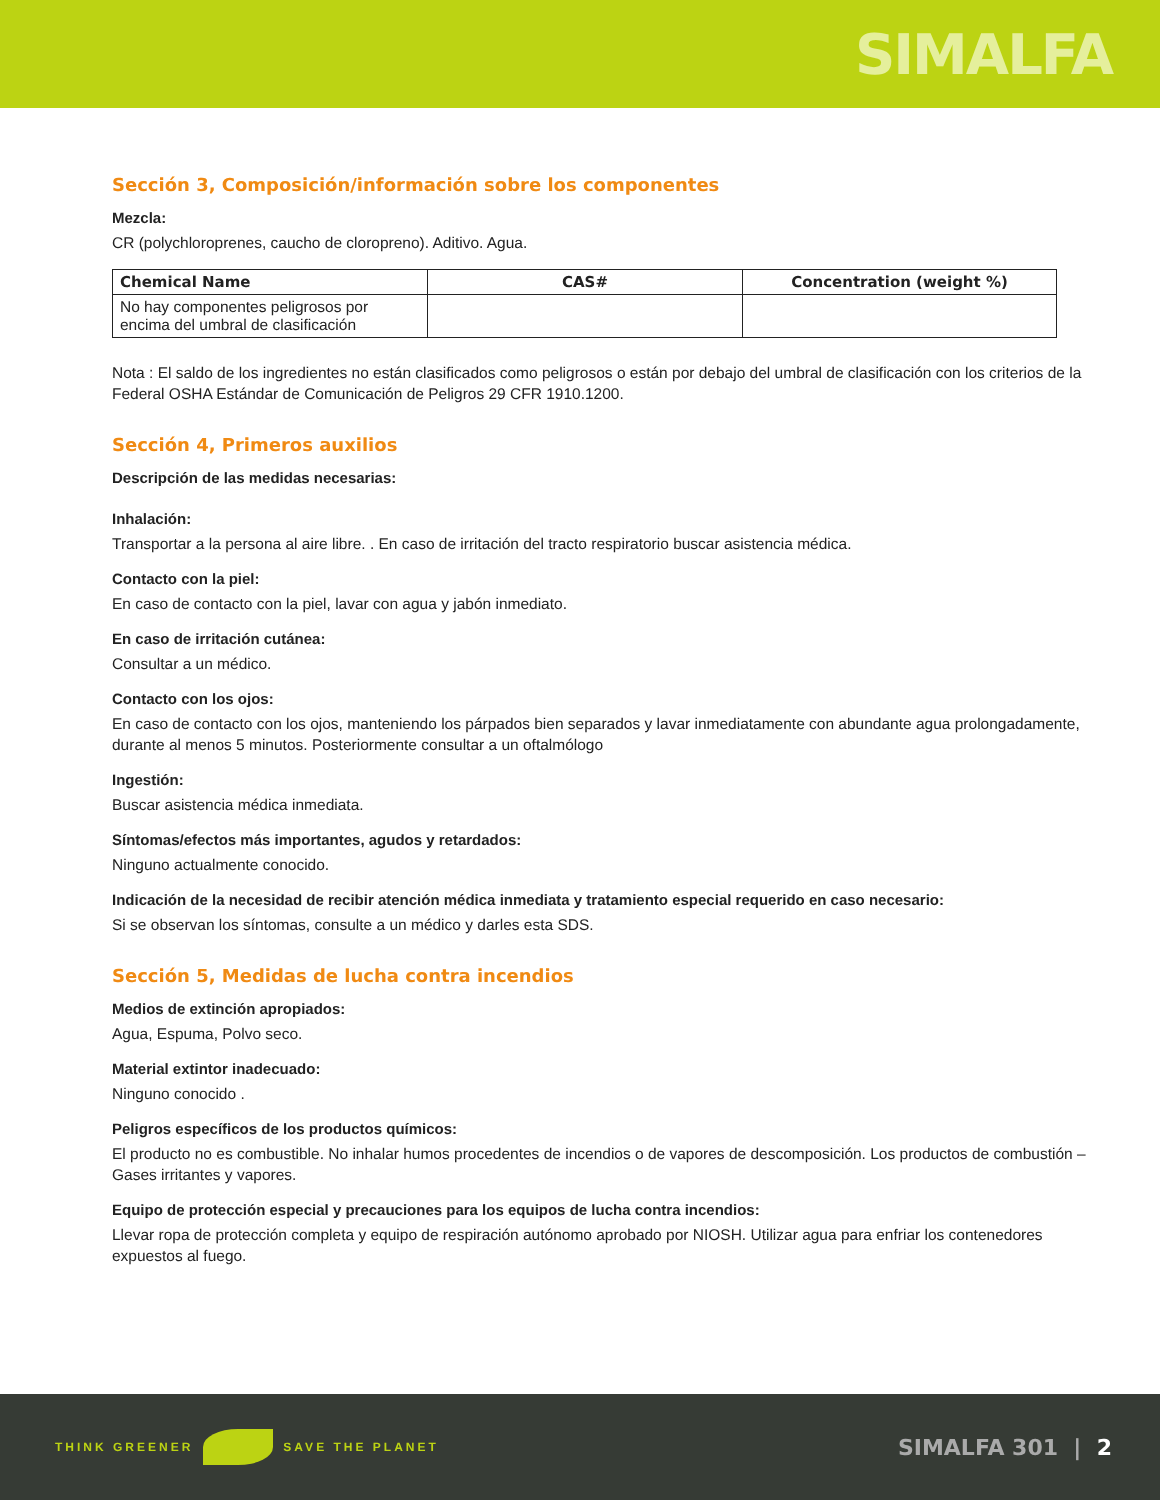SIMALFA
Sección 3, Composición/información sobre los componentes
Mezcla:
CR (polychloroprenes, caucho de cloropreno). Aditivo. Agua.
| Chemical Name | CAS# | Concentration (weight %) |
| --- | --- | --- |
| No hay componentes peligrosos por encima del umbral de clasificación | | |
Nota : El saldo de los ingredientes no están clasificados como peligrosos o están por debajo del umbral de clasificación con los criterios de la Federal OSHA Estándar de Comunicación de Peligros 29 CFR 1910.1200.
Sección 4, Primeros auxilios
Descripción de las medidas necesarias:
Inhalación:
Transportar a la persona al aire libre. . En caso de irritación del tracto respiratorio buscar asistencia médica.
Contacto con la piel:
En caso de contacto con la piel, lavar con agua y jabón inmediato.
En caso de irritación cutánea:
Consultar a un médico.
Contacto con los ojos:
En caso de contacto con los ojos, manteniendo los párpados bien separados y lavar inmediatamente con abundante agua prolongadamente, durante al menos 5 minutos. Posteriormente consultar a un oftalmólogo
Ingestión:
Buscar asistencia médica inmediata.
Síntomas/efectos más importantes, agudos y retardados:
Ninguno actualmente conocido.
Indicación de la necesidad de recibir atención médica inmediata y tratamiento especial requerido en caso necesario:
Si se observan los síntomas, consulte a un médico y darles esta SDS.
Sección 5, Medidas de lucha contra incendios
Medios de extinción apropiados:
Agua, Espuma, Polvo seco.
Material extintor inadecuado:
Ninguno conocido .
Peligros específicos de los productos químicos:
El producto no es combustible. No inhalar humos procedentes de incendios o de vapores de descomposición. Los productos de combustión – Gases irritantes y vapores.
Equipo de protección especial y precauciones para los equipos de lucha contra incendios:
Llevar ropa de protección completa y equipo de respiración autónomo aprobado por NIOSH. Utilizar agua para enfriar los contenedores expuestos al fuego.
THINK GREENER SAVE THE PLANET
SIMALFA 301 | 2